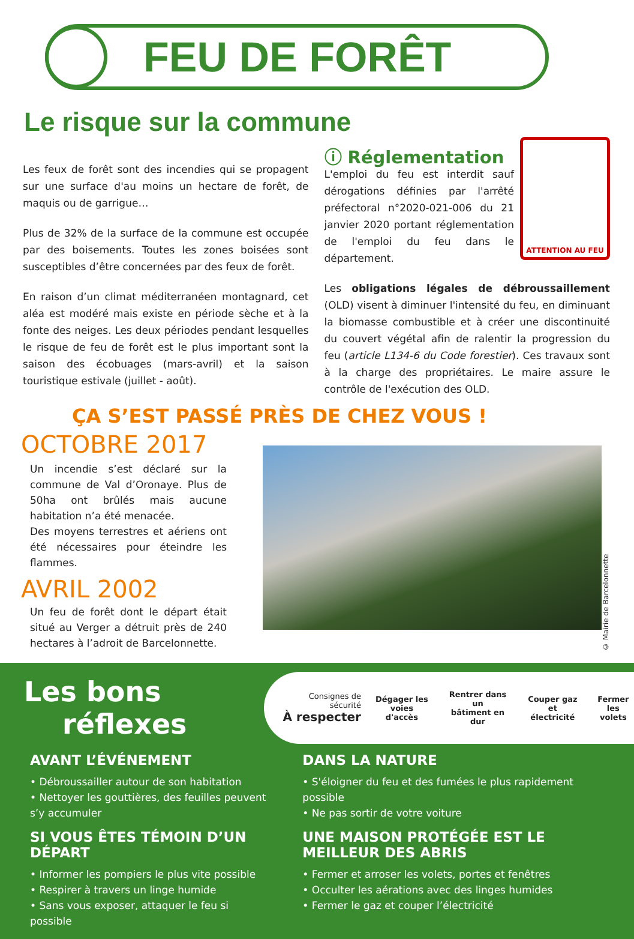FEU DE FORÊT
Le risque sur la commune
Les feux de forêt sont des incendies qui se propagent sur une surface d'au moins un hectare de forêt, de maquis ou de garrigue…
Plus de 32% de la surface de la commune est occupée par des boisements. Toutes les zones boisées sont susceptibles d’être concernées par des feux de forêt.
En raison d’un climat méditerranéen montagnard, cet aléa est modéré mais existe en période sèche et à la fonte des neiges. Les deux périodes pendant lesquelles le risque de feu de forêt est le plus important sont la saison des écobuages (mars-avril) et la saison touristique estivale (juillet - août).
ATTENTION AU FEU
ⓘ Réglementation
L'emploi du feu est interdit sauf dérogations définies par l'arrêté préfectoral n°2020-021-006 du 21 janvier 2020 portant réglementation de l'emploi du feu dans le département.
Les obligations légales de débroussaillement (OLD) visent à diminuer l'intensité du feu, en diminuant la biomasse combustible et à créer une discontinuité du couvert végétal afin de ralentir la progression du feu (article L134-6 du Code forestier). Ces travaux sont à la charge des propriétaires. Le maire assure le contrôle de l'exécution des OLD.
ÇA S’EST PASSÉ PRÈS DE CHEZ VOUS !
OCTOBRE 2017
Un incendie s’est déclaré sur la commune de Val d’Oronaye. Plus de 50ha ont brûlés mais aucune habitation n’a été menacée.
Des moyens terrestres et aériens ont été nécessaires pour éteindre les flammes.
AVRIL 2002
Un feu de forêt dont le départ était situé au Verger a détruit près de 240 hectares à l’adroit de Barcelonnette.
© Mairie de Barcelonnette
Les bons
réflexes
Consignes de sécurité
À respecter
Dégager les
voies d'accès
Rentrer dans un
bâtiment en dur
Couper gaz
et électricité
Fermer
les volets
AVANT L’ÉVÉNEMENT
• Débroussailler autour de son habitation
• Nettoyer les gouttières, des feuilles peuvent s’y accumuler
SI VOUS ÊTES TÉMOIN D’UN DÉPART
• Informer les pompiers le plus vite possible
• Respirer à travers un linge humide
• Sans vous exposer, attaquer le feu si possible
DANS LA NATURE
• S'éloigner du feu et des fumées le plus rapidement possible
• Ne pas sortir de votre voiture
UNE MAISON PROTÉGÉE EST LE MEILLEUR DES ABRIS
• Fermer et arroser les volets, portes et fenêtres
• Occulter les aérations avec des linges humides
• Fermer le gaz et couper l’électricité